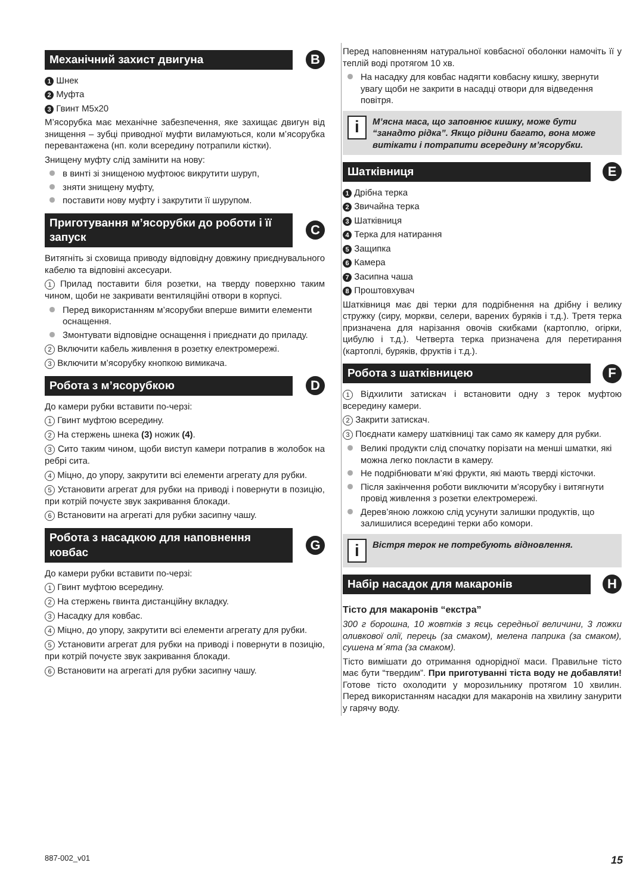Механічний захист двигуна B
1 Шнек
2 Муфта
3 Гвинт M5x20
М’ясорубка має механічне забезпечення, яке захищає двигун від знищення – зубці приводної муфти виламуються, коли м’ясорубка перевантажена (нп. коли всередину потрапили кістки).
Знищену муфту слід замінити на нову:
в винті зі знищеною муфтоює викрутити шуруп,
зняти знищену муфту,
поставити нову муфту і закрутити її шурупом.
Приготування м’ясорубки до роботи і її запуск C
Витягніть зі сховища приводу відповідну довжину приєднувального кабелю та відповіні аксесуари.
1 Прилад поставити біля розетки, на тверду поверхню таким чином, щоби не закривати вентиляційні отвори в корпусі.
Перед використанням м’ясорубки вперше вимити елементи оснащення.
Змонтувати відповідне оснащення і приєднати до приладу.
2 Включити кабель живлення в розетку електромережі.
3 Включити м’ясорубку кнопкою вимикача.
Робота з м’ясорубкою D
До камери рубки вставити по-черзі:
1 Гвинт муфтою всередину.
2 На стержень шнека (3) ножик (4).
3 Сито таким чином, щоби виступ камери потрапив в жолобок на ребрі сита.
4 Міцно, до упору, закрутити всі елементи агрегату для рубки.
5 Установити агрегат для рубки на приводі і повернути в позицію, при котрій почуєте звук закривання блокади.
6 Встановити на агрегаті для рубки засипну чашу.
Робота з насадкою для наповнення ковбас G
До камери рубки вставити по-черзі:
1 Гвинт муфтою всередину.
2 На стержень гвинта дистанційну вкладку.
3 Насадку для ковбас.
4 Міцно, до упору, закрутити всі елементи агрегату для рубки.
5 Установити агрегат для рубки на приводі і повернути в позицію, при котрій почуєте звук закривання блокади.
6 Встановити на агрегаті для рубки засипну чашу.
Перед наповненням натуральної ковбасної оболонки намочіть її у теплій воді протягом 10 хв.
На насадку для ковбас надягти ковбасну кишку, звернути увагу щоби не закрити в насадці отвори для відведення повітря.
i
М’ясна маса, що заповнює кишку, може бути “занадто рідка”. Якщо рідини багато, вона може витікати і потрапити всередину м’ясорубки.
Шатківниця E
1 Дрібна терка
2 Звичайна терка
3 Шатківниця
4 Терка для натирання
5 Защипка
6 Камера
7 Засипна чаша
8 Проштовхувач
Шатківниця має дві терки для подрібнення на дрібну і велику стружку (сиру, моркви, селери, варених буряків і т.д.). Третя терка призначена для нарізання овочів скибками (картоплю, огірки, цибулю і т.д.). Четверта терка призначена для перетирання (картоплі, буряків, фруктів і т.д.).
Робота з шатківницею F
1 Відхилити затискач і встановити одну з терок муфтою всередину камери.
2 Закрити затискач.
3 Поєднати камеру шатківниці так само як камеру для рубки.
Великі продукти слід спочатку порізати на менші шматки, які можна легко покласти в камеру.
Не подрібнювати м’які фрукти, які мають тверді кісточки.
Після закінчення роботи виключити м’ясорубку і витягнути провід живлення з розетки електромережі.
Дерев’яною ложкою слід усунути залишки продуктів, що залишилися всередині терки або комори.
i
Вістря терок не потребують відновлення.
Набір насадок для макаронів H
Тісто для макаронів “екстра”
300 г борошна, 10 жовтків з яєць середньої величини, 3 ложки оливкової олії, перець (за смаком), мелена паприка (за смаком), сушена м´ята (за смаком).
Тісто вимішати до отримання однорідної маси. Правильне тісто має бути “твердим”. При приготуванні тіста воду не добавляти! Готове тісто охолодити у морозильнику протягом 10 хвилин. Перед використанням насадки для макаронів на хвилину занурити у гарячу воду.
887-002_v01 15